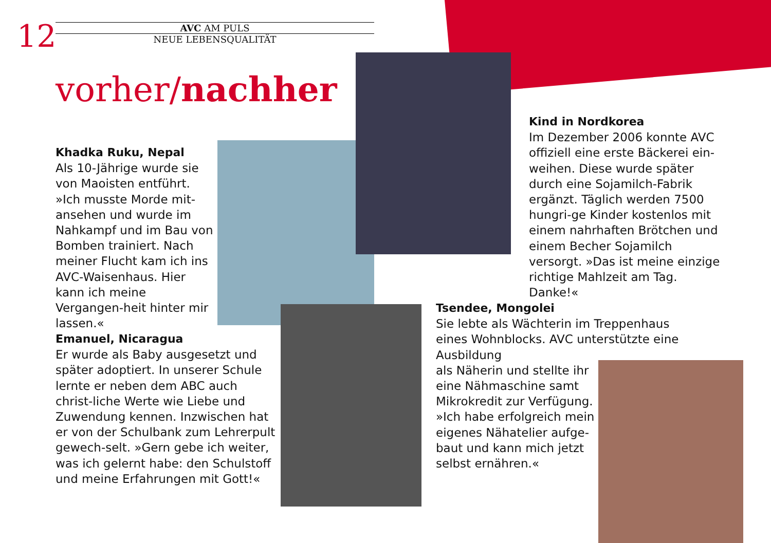12
AVC AM PULS
NEUE LEBENSQUALITÄT
vorher/nachher
Khadka Ruku, Nepal
Als 10-Jährige wurde sie von Maoisten entführt. »Ich musste Morde mit-ansehen und wurde im Nahkampf und im Bau von Bomben trainiert. Nach meiner Flucht kam ich ins AVC-Waisenhaus. Hier kann ich meine Vergangen-heit hinter mir lassen.«
Emanuel, Nicaragua
Er wurde als Baby ausgesetzt und später adoptiert. In unserer Schule lernte er neben dem ABC auch christ-liche Werte wie Liebe und Zuwendung kennen. Inzwischen hat er von der Schulbank zum Lehrerpult gewech-selt. »Gern gebe ich weiter, was ich gelernt habe: den Schulstoff und meine Erfahrungen mit Gott!«
Kind in Nordkorea
Im Dezember 2006 konnte AVC offiziell eine erste Bäckerei ein-weihen. Diese wurde später durch eine Sojamilch-Fabrik ergänzt. Täglich werden 7500 hungri-ge Kinder kostenlos mit einem nahrhaften Brötchen und einem Becher Sojamilch versorgt. »Das ist meine einzige richtige Mahlzeit am Tag. Danke!«
Tsendee, Mongolei
Sie lebte als Wächterin im Treppenhaus eines Wohnblocks. AVC unterstützte eine Ausbildung
als Näherin und stellte ihr
eine Nähmaschine samt
Mikrokredit zur Verfügung.
»Ich habe erfolgreich mein
eigenes Nähatelier aufge-
baut und kann mich jetzt
selbst ernähren.«